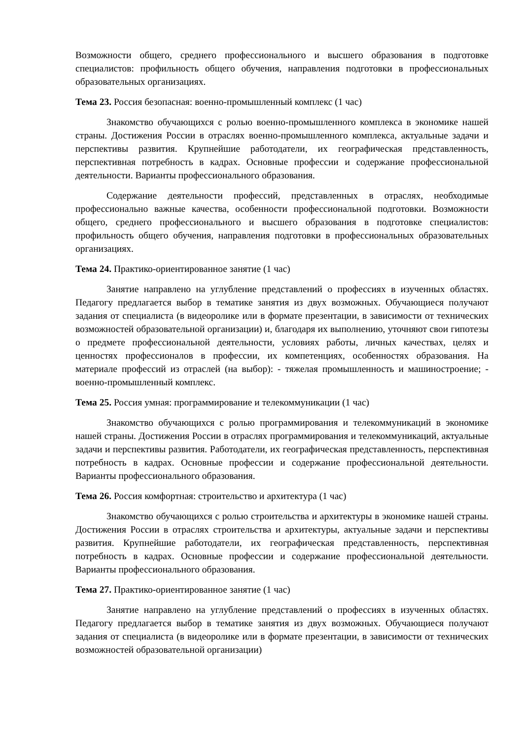Возможности общего, среднего профессионального и высшего образования в подготовке специалистов: профильность общего обучения, направления подготовки в профессиональных образовательных организациях.
Тема 23. Россия безопасная: военно-промышленный комплекс (1 час)
Знакомство обучающихся с ролью военно-промышленного комплекса в экономике нашей страны. Достижения России в отраслях военно-промышленного комплекса, актуальные задачи и перспективы развития. Крупнейшие работодатели, их географическая представленность, перспективная потребность в кадрах. Основные профессии и содержание профессиональной деятельности. Варианты профессионального образования.
Содержание деятельности профессий, представленных в отраслях, необходимые профессионально важные качества, особенности профессиональной подготовки. Возможности общего, среднего профессионального и высшего образования в подготовке специалистов: профильность общего обучения, направления подготовки в профессиональных образовательных организациях.
Тема 24. Практико-ориентированное занятие (1 час)
Занятие направлено на углубление представлений о профессиях в изученных областях. Педагогу предлагается выбор в тематике занятия из двух возможных. Обучающиеся получают задания от специалиста (в видеоролике или в формате презентации, в зависимости от технических возможностей образовательной организации) и, благодаря их выполнению, уточняют свои гипотезы о предмете профессиональной деятельности, условиях работы, личных качествах, целях и ценностях профессионалов в профессии, их компетенциях, особенностях образования. На материале профессий из отраслей (на выбор): - тяжелая промышленность и машиностроение; - военно-промышленный комплекс.
Тема 25. Россия умная: программирование и телекоммуникации (1 час)
Знакомство обучающихся с ролью программирования и телекоммуникаций в экономике нашей страны. Достижения России в отраслях программирования и телекоммуникаций, актуальные задачи и перспективы развития. Работодатели, их географическая представленность, перспективная потребность в кадрах. Основные профессии и содержание профессиональной деятельности. Варианты профессионального образования.
Тема 26. Россия комфортная: строительство и архитектура (1 час)
Знакомство обучающихся с ролью строительства и архитектуры в экономике нашей страны. Достижения России в отраслях строительства и архитектуры, актуальные задачи и перспективы развития. Крупнейшие работодатели, их географическая представленность, перспективная потребность в кадрах. Основные профессии и содержание профессиональной деятельности. Варианты профессионального образования.
Тема 27. Практико-ориентированное занятие (1 час)
Занятие направлено на углубление представлений о профессиях в изученных областях. Педагогу предлагается выбор в тематике занятия из двух возможных. Обучающиеся получают задания от специалиста (в видеоролике или в формате презентации, в зависимости от технических возможностей образовательной организации)